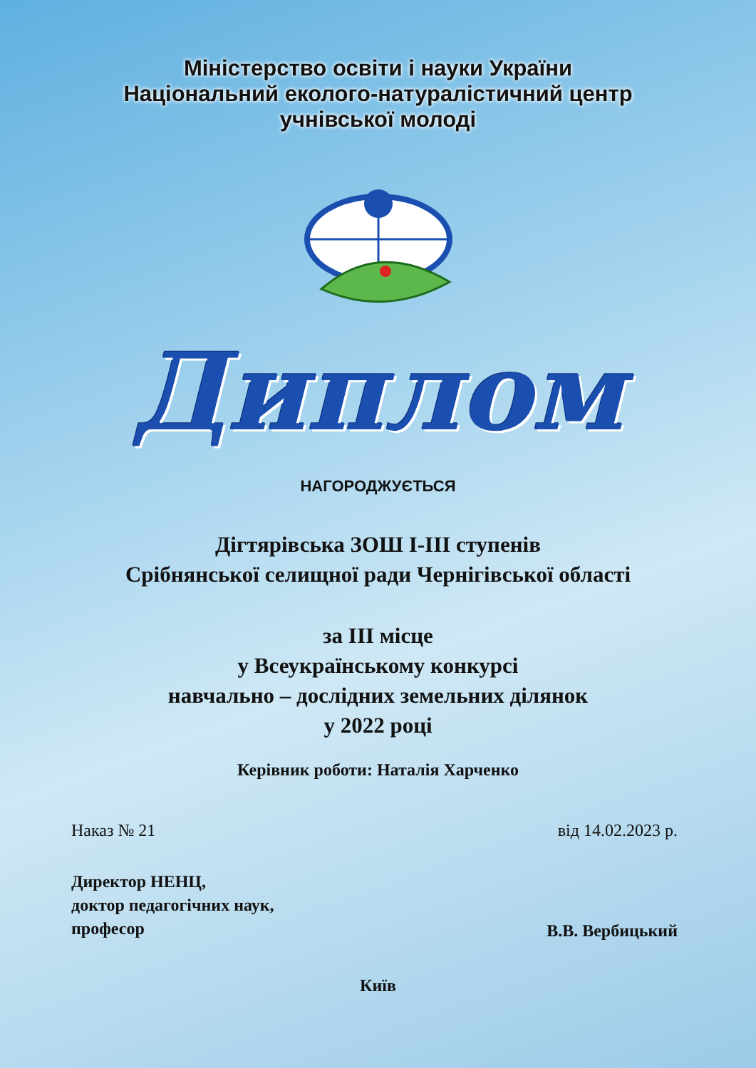Міністерство освіти і науки України
Національний еколого-натуралістичний центр
учнівської молоді
Диплом
НАГОРОДЖУЄТЬСЯ
Дігтярівська ЗОШ І-ІІІ ступенів
Срібнянської селищної ради Чернігівської області
за ІІІ місце
у Всеукраїнському конкурсі
навчально – дослідних земельних ділянок
у 2022 році
Керівник роботи: Наталія Харченко
Наказ № 21 від 14.02.2023 р.
Директор НЕНЦ,
доктор педагогічних наук,
професор В.В. Вербицький
Київ